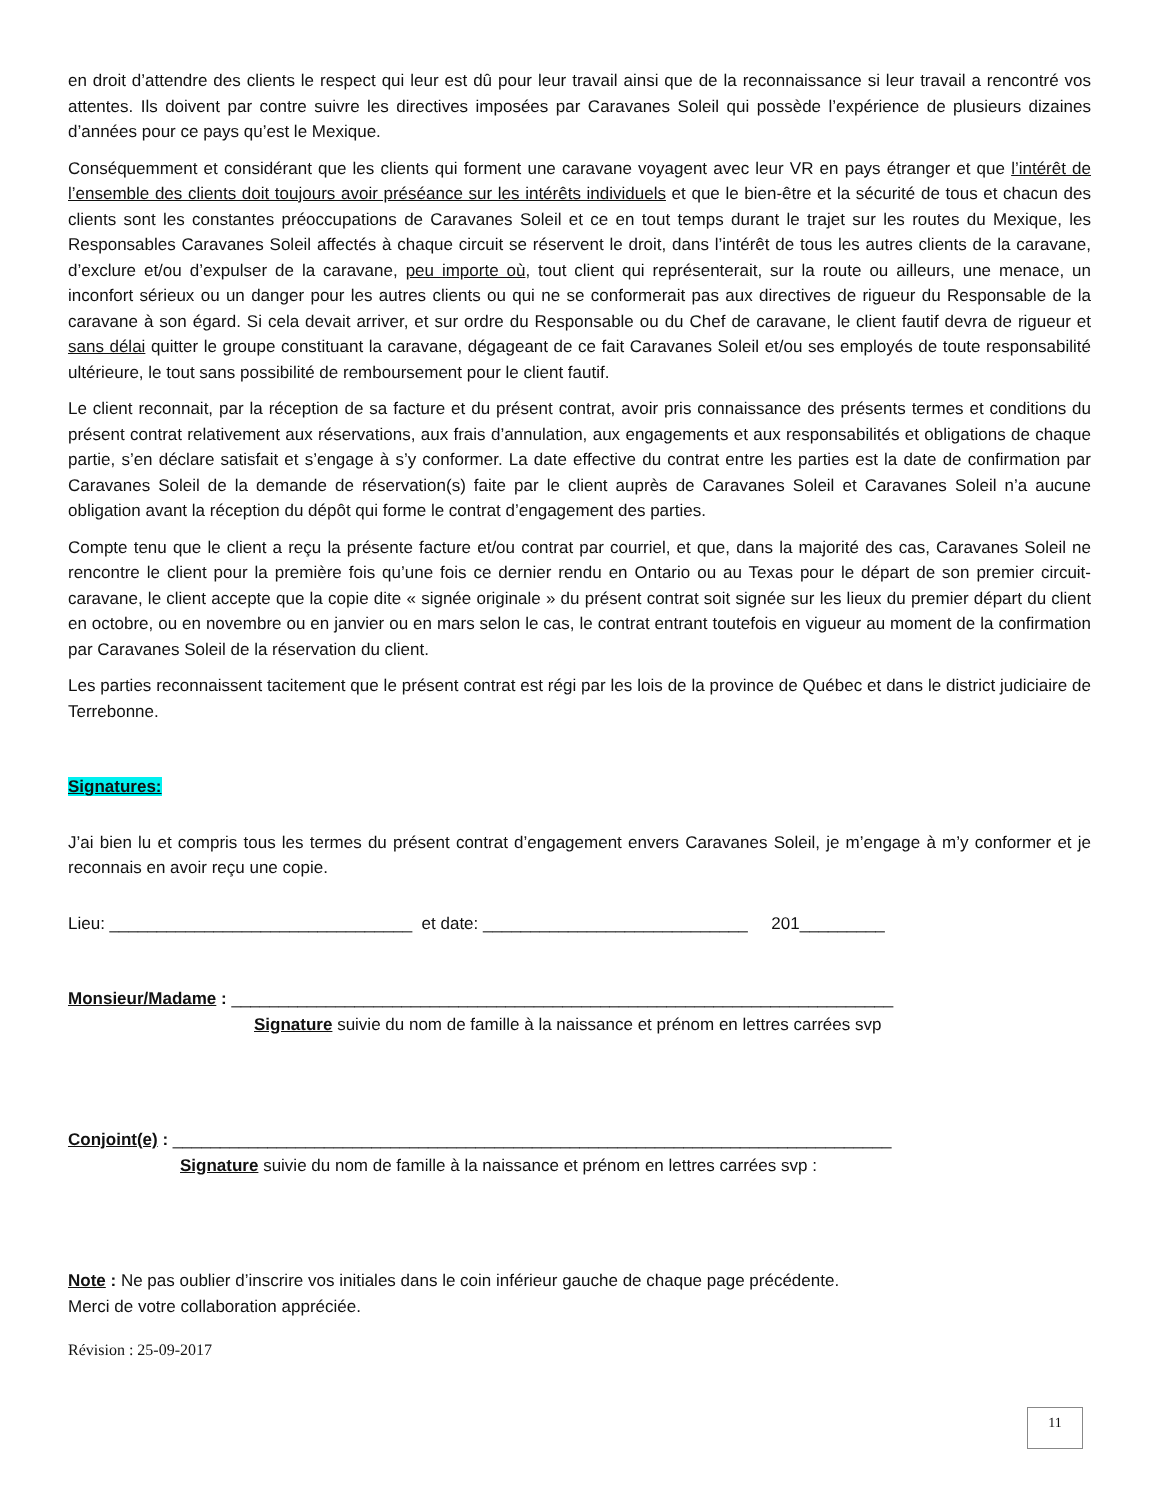en droit d’attendre des clients le respect qui leur est dû pour leur travail ainsi que de la reconnaissance si leur travail a rencontré vos attentes. Ils doivent par contre suivre les directives imposées par Caravanes Soleil qui possède l’expérience de plusieurs dizaines d’années pour ce pays qu’est le Mexique.
Conséquemment et considérant que les clients qui forment une caravane voyagent avec leur VR en pays étranger et que l’intérêt de l’ensemble des clients doit toujours avoir préséance sur les intérêts individuels et que le bien-être et la sécurité de tous et chacun des clients sont les constantes préoccupations de Caravanes Soleil et ce en tout temps durant le trajet sur les routes du Mexique, les Responsables Caravanes Soleil affectés à chaque circuit se réservent le droit, dans l’intérêt de tous les autres clients de la caravane, d’exclure et/ou d’expulser de la caravane, peu importe où, tout client qui représenterait, sur la route ou ailleurs, une menace, un inconfort sérieux ou un danger pour les autres clients ou qui ne se conformerait pas aux directives de rigueur du Responsable de la caravane à son égard. Si cela devait arriver, et sur ordre du Responsable ou du Chef de caravane, le client fautif devra de rigueur et sans délai quitter le groupe constituant la caravane, dégageant de ce fait Caravanes Soleil et/ou ses employés de toute responsabilité ultérieure, le tout sans possibilité de remboursement pour le client fautif.
Le client reconnait, par la réception de sa facture et du présent contrat, avoir pris connaissance des présents termes et conditions du présent contrat relativement aux réservations, aux frais d’annulation, aux engagements et aux responsabilités et obligations de chaque partie, s’en déclare satisfait et s’engage à s’y conformer. La date effective du contrat entre les parties est la date de confirmation par Caravanes Soleil de la demande de réservation(s) faite par le client auprès de Caravanes Soleil et Caravanes Soleil n’a aucune obligation avant la réception du dépôt qui forme le contrat d’engagement des parties.
Compte tenu que le client a reçu la présente facture et/ou contrat par courriel, et que, dans la majorité des cas, Caravanes Soleil ne rencontre le client pour la première fois qu’une fois ce dernier rendu en Ontario ou au Texas pour le départ de son premier circuit-caravane, le client accepte que la copie dite « signée originale » du présent contrat soit signée sur les lieux du premier départ du client en octobre, ou en novembre ou en janvier ou en mars selon le cas, le contrat entrant toutefois en vigueur au moment de la confirmation par Caravanes Soleil de la réservation du client.
Les parties reconnaissent tacitement que le présent contrat est régi par les lois de la province de Québec et dans le district judiciaire de Terrebonne.
Signatures:
J’ai bien lu et compris tous les termes du présent contrat d’engagement envers Caravanes Soleil, je m’engage à m’y conformer et je reconnais en avoir reçu une copie.
Lieu: ________________________________ et date: ____________________________ 201_________
Monsieur/Madame : ______________________________________________________________________
Signature suivie du nom de famille à la naissance et prénom en lettres carrées svp
Conjoint(e) : ____________________________________________________________________________
Signature suivie du nom de famille à la naissance et prénom en lettres carrées svp :
Note : Ne pas oublier d’inscrire vos initiales dans le coin inférieur gauche de chaque page précédente.
Merci de votre collaboration appréciée.
Révision : 25-09-2017
11